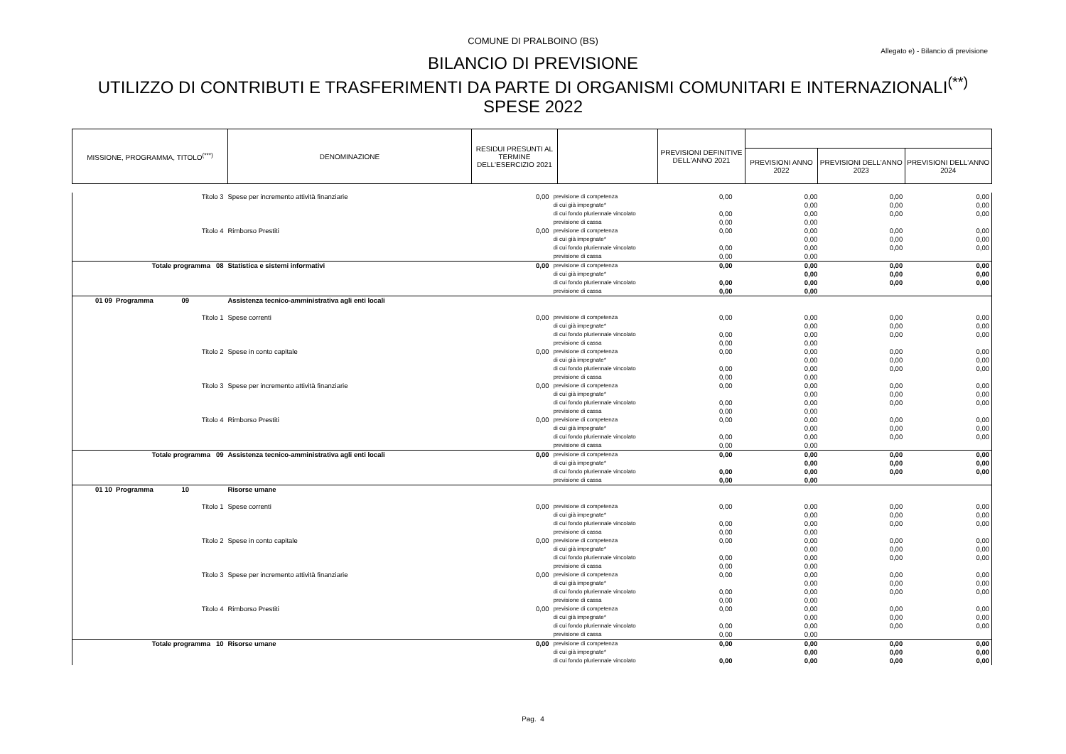COMUNE DI PRALBOINO (BS)
Allegato e) - Bilancio di previsione
BILANCIO DI PREVISIONE
UTILIZZO DI CONTRIBUTI E TRASFERIMENTI DA PARTE DI ORGANISMI COMUNITARI E INTERNAZIONALI<sup>(**)</sup>
SPESE 2022
| MISSIONE, PROGRAMMA, TITOLO<sup>(***)</sup> | DENOMINAZIONE | RESIDUI PRESUNTI AL TERMINE DELL'ESERCIZIO 2021 | | PREVISIONI DEFINITIVE DELL'ANNO 2021 | | | |
| | | | | | PREVISIONI ANNO 2022 | PREVISIONI DELL'ANNO 2023 | PREVISIONI DELL'ANNO 2024 |
| Titolo 3 | Spese per incremento attività finanziarie | 0,00 | previsione di competenza | 0,00 | 0,00 | 0,00 | 0,00 |
| | | | di cui già impegnate* | | 0,00 | 0,00 | 0,00 |
| | | | di cui fondo pluriennale vincolato | 0,00 | 0,00 | 0,00 | 0,00 |
| | | | previsione di cassa | 0,00 | 0,00 | | |
| Titolo 4 | Rimborso Prestiti | 0,00 | previsione di competenza | 0,00 | 0,00 | 0,00 | 0,00 |
| | | | di cui già impegnate* | | 0,00 | 0,00 | 0,00 |
| | | | di cui fondo pluriennale vincolato | 0,00 | 0,00 | 0,00 | 0,00 |
| | | | previsione di cassa | 0,00 | 0,00 | | |
| Totale programma 08 | Statistica e sistemi informativi | 0,00 | previsione di competenza | 0,00 | 0,00 | 0,00 | 0,00 |
| | | | di cui già impegnate* | | 0,00 | 0,00 | 0,00 |
| | | | di cui fondo pluriennale vincolato | 0,00 | 0,00 | 0,00 | 0,00 |
| | | | previsione di cassa | 0,00 | 0,00 | | |
| 01 09 Programma 09 | Assistenza tecnico-amministrativa agli enti locali | | | | | | |
| Titolo 1 | Spese correnti | 0,00 | previsione di competenza | 0,00 | 0,00 | 0,00 | 0,00 |
| | | | di cui già impegnate* | | 0,00 | 0,00 | 0,00 |
| | | | di cui fondo pluriennale vincolato | 0,00 | 0,00 | 0,00 | 0,00 |
| | | | previsione di cassa | 0,00 | 0,00 | | |
| Titolo 2 | Spese in conto capitale | 0,00 | previsione di competenza | 0,00 | 0,00 | 0,00 | 0,00 |
| | | | di cui già impegnate* | | 0,00 | 0,00 | 0,00 |
| | | | di cui fondo pluriennale vincolato | 0,00 | 0,00 | 0,00 | 0,00 |
| | | | previsione di cassa | 0,00 | 0,00 | | |
| Titolo 3 | Spese per incremento attività finanziarie | 0,00 | previsione di competenza | 0,00 | 0,00 | 0,00 | 0,00 |
| | | | di cui già impegnate* | | 0,00 | 0,00 | 0,00 |
| | | | di cui fondo pluriennale vincolato | 0,00 | 0,00 | 0,00 | 0,00 |
| | | | previsione di cassa | 0,00 | 0,00 | | |
| Titolo 4 | Rimborso Prestiti | 0,00 | previsione di competenza | 0,00 | 0,00 | 0,00 | 0,00 |
| | | | di cui già impegnate* | | 0,00 | 0,00 | 0,00 |
| | | | di cui fondo pluriennale vincolato | 0,00 | 0,00 | 0,00 | 0,00 |
| | | | previsione di cassa | 0,00 | 0,00 | | |
| Totale programma 09 | Assistenza tecnico-amministrativa agli enti locali | 0,00 | previsione di competenza | 0,00 | 0,00 | 0,00 | 0,00 |
| | | | di cui già impegnate* | | 0,00 | 0,00 | 0,00 |
| | | | di cui fondo pluriennale vincolato | 0,00 | 0,00 | 0,00 | 0,00 |
| | | | previsione di cassa | 0,00 | 0,00 | | |
| 01 10 Programma 10 | Risorse umane | | | | | | |
| Titolo 1 | Spese correnti | 0,00 | previsione di competenza | 0,00 | 0,00 | 0,00 | 0,00 |
| | | | di cui già impegnate* | | 0,00 | 0,00 | 0,00 |
| | | | di cui fondo pluriennale vincolato | 0,00 | 0,00 | 0,00 | 0,00 |
| | | | previsione di cassa | 0,00 | 0,00 | | |
| Titolo 2 | Spese in conto capitale | 0,00 | previsione di competenza | 0,00 | 0,00 | 0,00 | 0,00 |
| | | | di cui già impegnate* | | 0,00 | 0,00 | 0,00 |
| | | | di cui fondo pluriennale vincolato | 0,00 | 0,00 | 0,00 | 0,00 |
| | | | previsione di cassa | 0,00 | 0,00 | | |
| Titolo 3 | Spese per incremento attività finanziarie | 0,00 | previsione di competenza | 0,00 | 0,00 | 0,00 | 0,00 |
| | | | di cui già impegnate* | | 0,00 | 0,00 | 0,00 |
| | | | di cui fondo pluriennale vincolato | 0,00 | 0,00 | 0,00 | 0,00 |
| | | | previsione di cassa | 0,00 | 0,00 | | |
| Titolo 4 | Rimborso Prestiti | 0,00 | previsione di competenza | 0,00 | 0,00 | 0,00 | 0,00 |
| | | | di cui già impegnate* | | 0,00 | 0,00 | 0,00 |
| | | | di cui fondo pluriennale vincolato | 0,00 | 0,00 | 0,00 | 0,00 |
| | | | previsione di cassa | 0,00 | 0,00 | | |
| Totale programma 10 | Risorse umane | 0,00 | previsione di competenza | 0,00 | 0,00 | 0,00 | 0,00 |
| | | | di cui già impegnate* | | 0,00 | 0,00 | 0,00 |
| | | | di cui fondo pluriennale vincolato | 0,00 | 0,00 | 0,00 | 0,00 |
Pag. 4